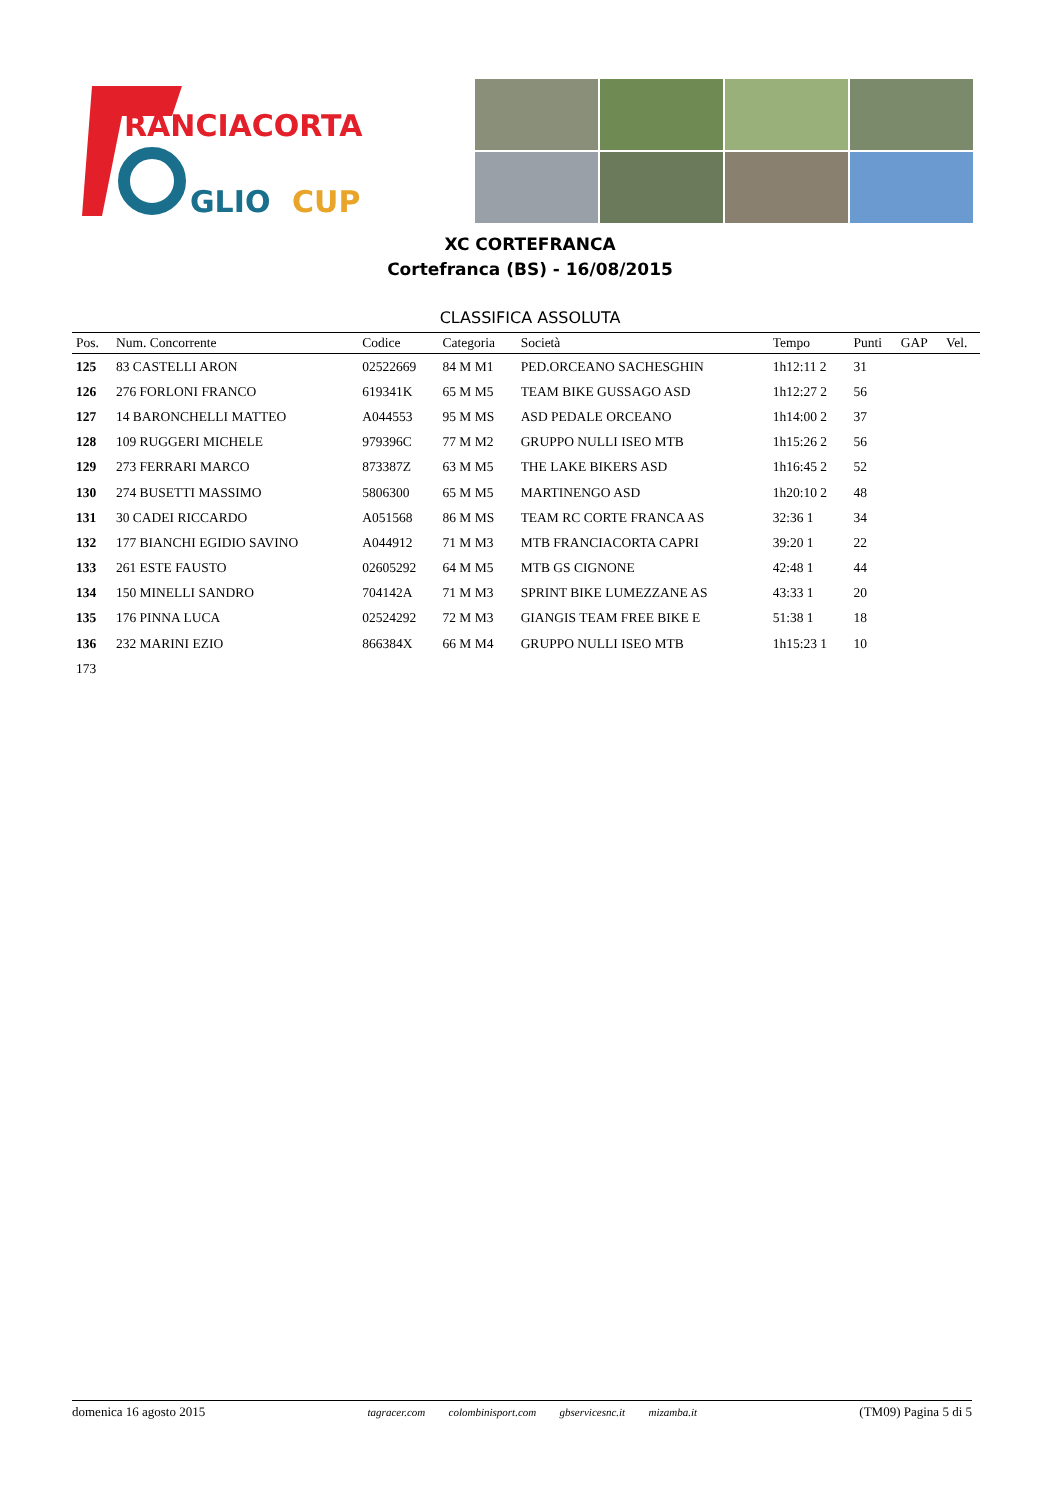RANCIACORTA
GLIO
CUP
XC CORTEFRANCA
Cortefranca (BS) - 16/08/2015
CLASSIFICA ASSOLUTA
| Pos. | Num. Concorrente | Codice | Categoria | Società | Tempo | Punti | GAP | Vel. |
| --- | --- | --- | --- | --- | --- | --- | --- | --- |
| 125 | 83 CASTELLI ARON | 02522669 | 84 M M1 | PED.ORCEANO SACHESGHIN | 1h12:11 2 | 31 | | |
| 126 | 276 FORLONI FRANCO | 619341K | 65 M M5 | TEAM BIKE GUSSAGO ASD | 1h12:27 2 | 56 | | |
| 127 | 14 BARONCHELLI MATTEO | A044553 | 95 M MS | ASD PEDALE ORCEANO | 1h14:00 2 | 37 | | |
| 128 | 109 RUGGERI MICHELE | 979396C | 77 M M2 | GRUPPO NULLI ISEO MTB | 1h15:26 2 | 56 | | |
| 129 | 273 FERRARI MARCO | 873387Z | 63 M M5 | THE LAKE BIKERS ASD | 1h16:45 2 | 52 | | |
| 130 | 274 BUSETTI MASSIMO | 5806300 | 65 M M5 | MARTINENGO ASD | 1h20:10 2 | 48 | | |
| 131 | 30 CADEI RICCARDO | A051568 | 86 M MS | TEAM RC CORTE FRANCA AS | 32:36 1 | 34 | | |
| 132 | 177 BIANCHI EGIDIO SAVINO | A044912 | 71 M M3 | MTB FRANCIACORTA CAPRI | 39:20 1 | 22 | | |
| 133 | 261 ESTE FAUSTO | 02605292 | 64 M M5 | MTB GS CIGNONE | 42:48 1 | 44 | | |
| 134 | 150 MINELLI SANDRO | 704142A | 71 M M3 | SPRINT BIKE LUMEZZANE AS | 43:33 1 | 20 | | |
| 135 | 176 PINNA LUCA | 02524292 | 72 M M3 | GIANGIS TEAM FREE BIKE E | 51:38 1 | 18 | | |
| 136 | 232 MARINI EZIO | 866384X | 66 M M4 | GRUPPO NULLI ISEO MTB | 1h15:23 1 | 10 | | |
| 173 | | | | | | | | |
domenica 16 agosto 2015 tagracer.com colombinisport.com gbservicesnc.it mizamba.it (TM09) Pagina 5 di 5